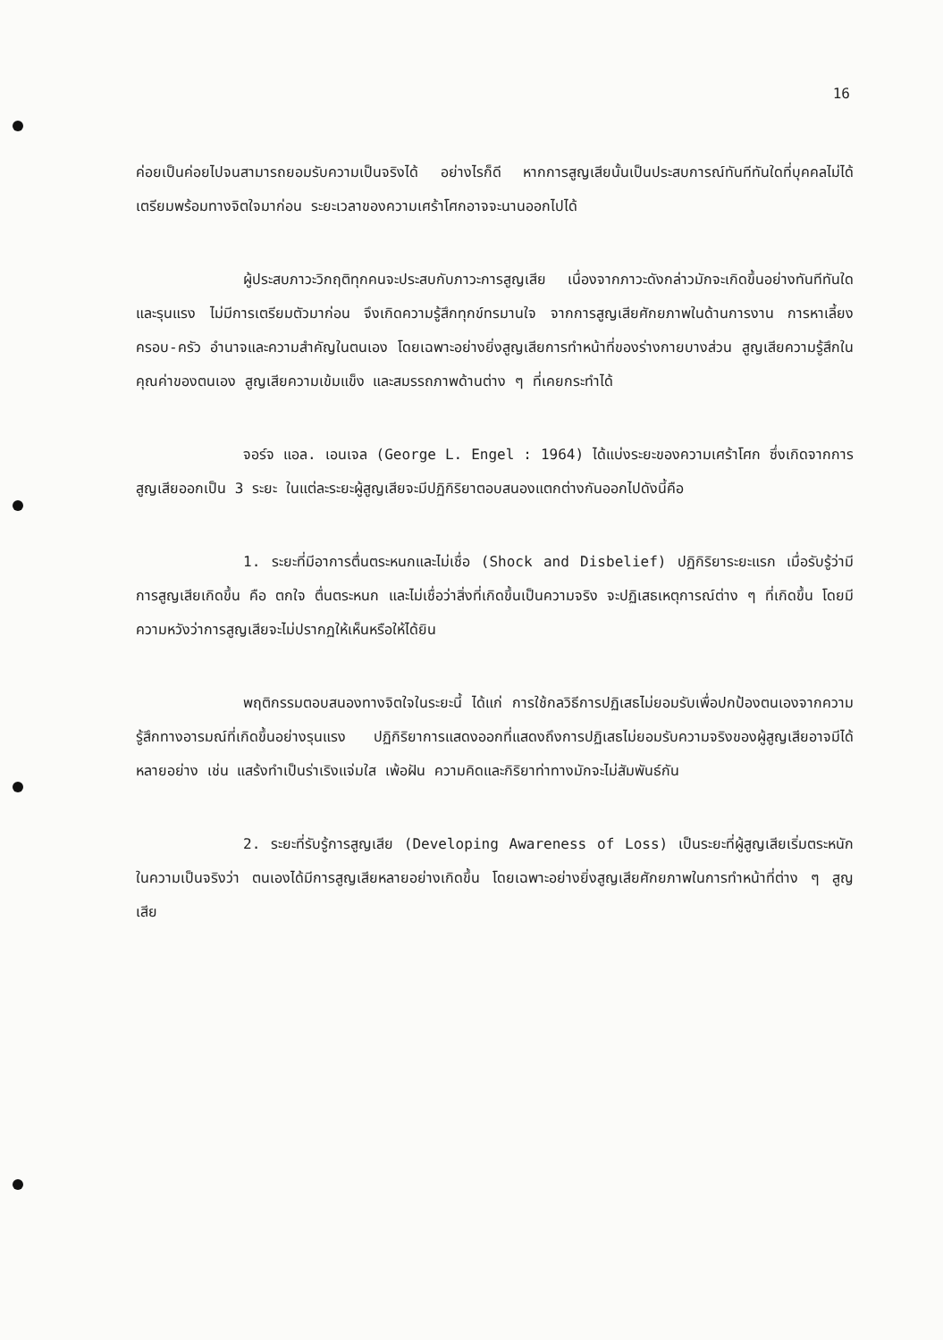16
ค่อยเป็นค่อยไปจนสามารถยอมรับความเป็นจริงได้ อย่างไรก็ดี หากการสูญเสียนั้นเป็นประสบการณ์ทันทีทันใดที่บุคคลไม่ได้เตรียมพร้อมทางจิตใจมาก่อน ระยะเวลาของความเศร้าโศกอาจจะนานออกไปได้
ผู้ประสบภาวะวิกฤติทุกคนจะประสบกับภาวะการสูญเสีย เนื่องจากภาวะดังกล่าวมักจะเกิดขึ้นอย่างทันทีทันใดและรุนแรง ไม่มีการเตรียมตัวมาก่อน จึงเกิดความรู้สึกทุกข์ทรมานใจ จากการสูญเสียศักยภาพในด้านการงาน การหาเลี้ยงครอบ-ครัว อำนาจและความสำคัญในตนเอง โดยเฉพาะอย่างยิ่งสูญเสียการทำหน้าที่ของร่างกายบางส่วน สูญเสียความรู้สึกในคุณค่าของตนเอง สูญเสียความเข้มแข็ง และสมรรถภาพด้านต่าง ๆ ที่เคยกระทำได้
จอร์จ แอล. เอนเจล (George L. Engel : 1964) ได้แบ่งระยะของความเศร้าโศก ซึ่งเกิดจากการสูญเสียออกเป็น 3 ระยะ ในแต่ละระยะผู้สูญเสียจะมีปฏิกิริยาตอบสนองแตกต่างกันออกไปดังนี้คือ
1. ระยะที่มีอาการตื่นตระหนกและไม่เชื่อ (Shock and Disbelief) ปฏิกิริยาระยะแรก เมื่อรับรู้ว่ามีการสูญเสียเกิดขึ้น คือ ตกใจ ตื่นตระหนก และไม่เชื่อว่าสิ่งที่เกิดขึ้นเป็นความจริง จะปฏิเสธเหตุการณ์ต่าง ๆ ที่เกิดขึ้น โดยมีความหวังว่าการสูญเสียจะไม่ปรากฏให้เห็นหรือให้ได้ยิน
พฤติกรรมตอบสนองทางจิตใจในระยะนี้ ได้แก่ การใช้กลวิธีการปฏิเสธไม่ยอมรับเพื่อปกป้องตนเองจากความรู้สึกทางอารมณ์ที่เกิดขึ้นอย่างรุนแรง ปฏิกิริยาการแสดงออกที่แสดงถึงการปฏิเสธไม่ยอมรับความจริงของผู้สูญเสียอาจมีได้หลายอย่าง เช่น แสร้งทำเป็นร่าเริงแจ่มใส เพ้อฝัน ความคิดและกิริยาท่าทางมักจะไม่สัมพันธ์กัน
2. ระยะที่รับรู้การสูญเสีย (Developing Awareness of Loss) เป็นระยะที่ผู้สูญเสียเริ่มตระหนักในความเป็นจริงว่า ตนเองได้มีการสูญเสียหลายอย่างเกิดขึ้น โดยเฉพาะอย่างยิ่งสูญเสียศักยภาพในการทำหน้าที่ต่าง ๆ สูญเสีย